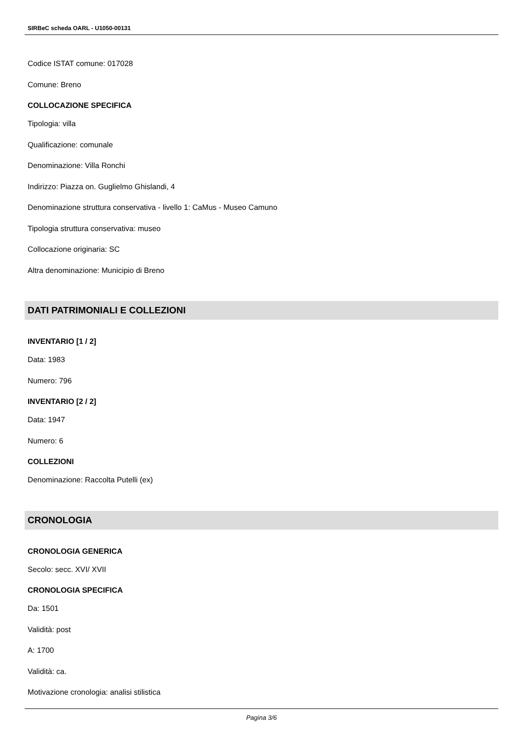SIRBeC scheda OARL - U1050-00131
Codice ISTAT comune: 017028
Comune: Breno
COLLOCAZIONE SPECIFICA
Tipologia: villa
Qualificazione: comunale
Denominazione: Villa Ronchi
Indirizzo: Piazza on. Guglielmo Ghislandi, 4
Denominazione struttura conservativa - livello 1: CaMus - Museo Camuno
Tipologia struttura conservativa: museo
Collocazione originaria: SC
Altra denominazione: Municipio di Breno
DATI PATRIMONIALI E COLLEZIONI
INVENTARIO [1 / 2]
Data: 1983
Numero: 796
INVENTARIO [2 / 2]
Data: 1947
Numero: 6
COLLEZIONI
Denominazione: Raccolta Putelli (ex)
CRONOLOGIA
CRONOLOGIA GENERICA
Secolo: secc. XVI/ XVII
CRONOLOGIA SPECIFICA
Da: 1501
Validità: post
A: 1700
Validità: ca.
Motivazione cronologia: analisi stilistica
Pagina 3/6